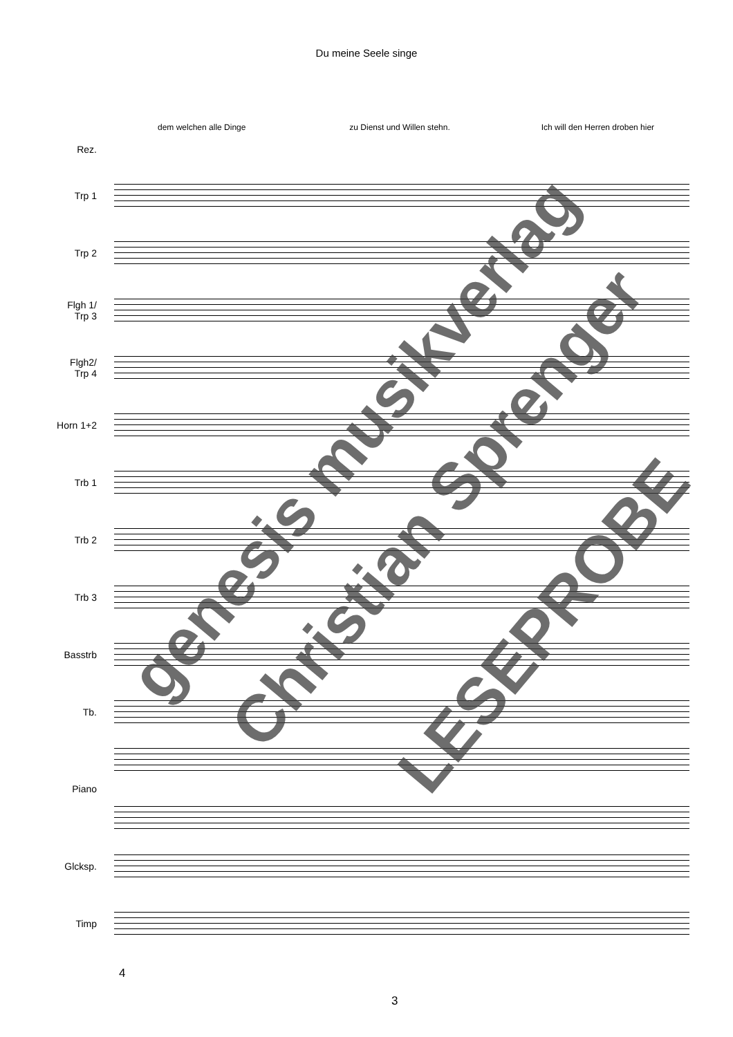Du meine Seele singe
dem welchen alle Dinge zu Dienst und Willen stehn. Ich will den Herren droben hier
Rez.
Trp 1
Trp 2
Flgh 1/
Trp 3
Flgh2/
Trp 4
Horn 1+2
Trb 1
Trb 2
Trb 3
Basstrb
Tb.
Piano
Glcksp.
Timp
genesis musikverlag
Christian Sprenger
LESEPROBE
4
3